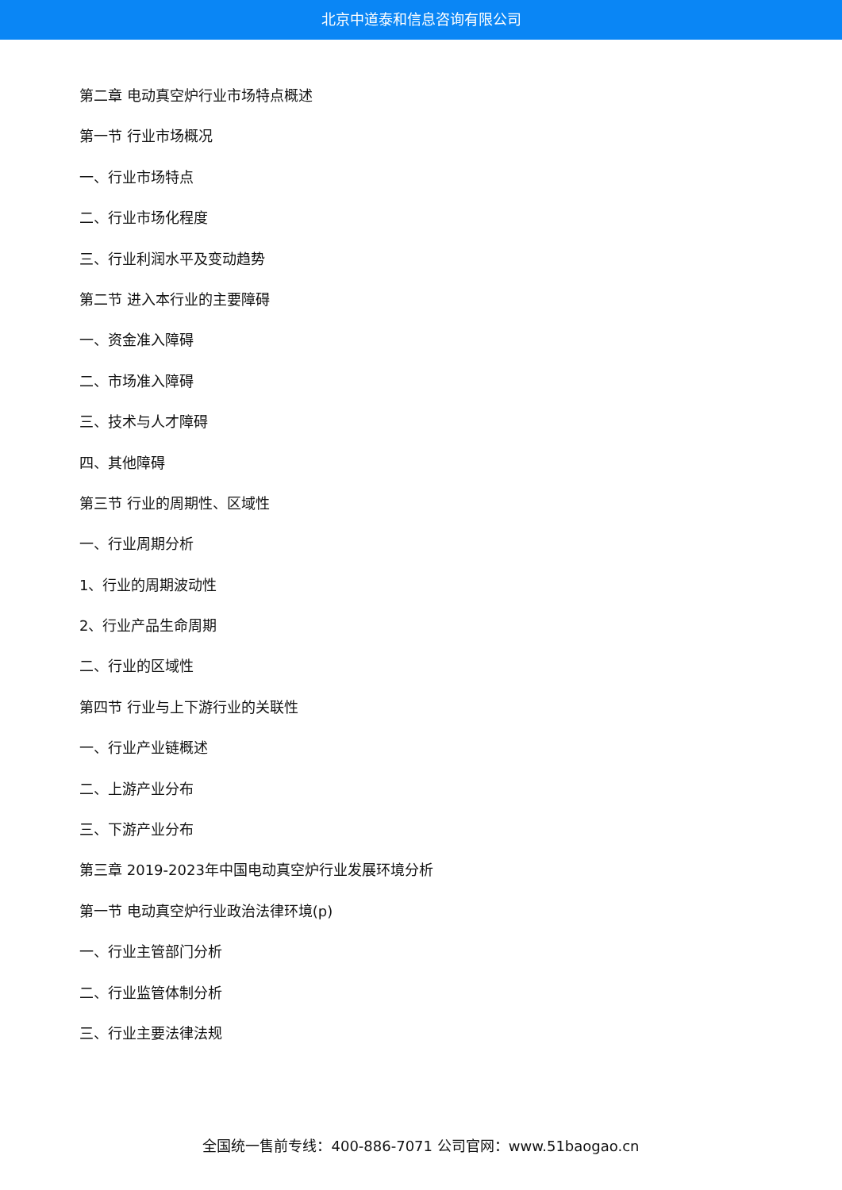北京中道泰和信息咨询有限公司
第二章 电动真空炉行业市场特点概述
第一节 行业市场概况
一、行业市场特点
二、行业市场化程度
三、行业利润水平及变动趋势
第二节 进入本行业的主要障碍
一、资金准入障碍
二、市场准入障碍
三、技术与人才障碍
四、其他障碍
第三节 行业的周期性、区域性
一、行业周期分析
1、行业的周期波动性
2、行业产品生命周期
二、行业的区域性
第四节 行业与上下游行业的关联性
一、行业产业链概述
二、上游产业分布
三、下游产业分布
第三章 2019-2023年中国电动真空炉行业发展环境分析
第一节 电动真空炉行业政治法律环境(p)
一、行业主管部门分析
二、行业监管体制分析
三、行业主要法律法规
全国统一售前专线：400-886-7071 公司官网：www.51baogao.cn